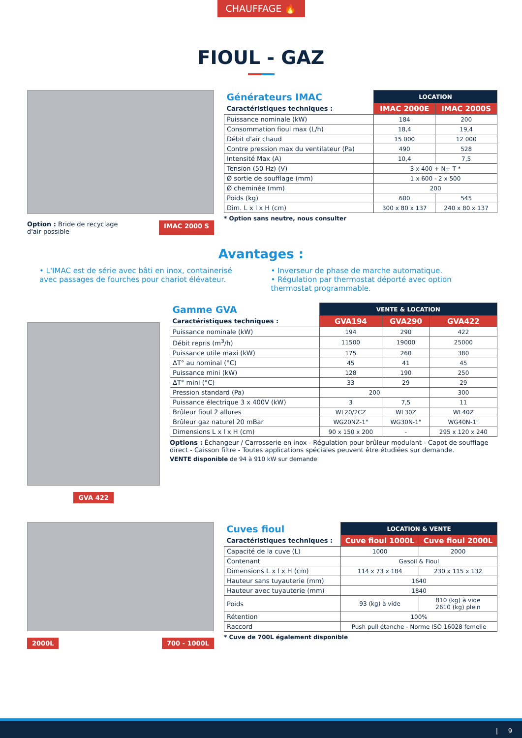CHAUFFAGE 🔥
FIOUL - GAZ
Option : Bride de recyclage
d'air possible IMAC 2000 S
| Générateurs IMAC | LOCATION | |
| --- | --- | --- |
| Caractéristiques techniques : | IMAC 2000E | IMAC 2000S |
| Puissance nominale (kW) | 184 | 200 |
| Consommation fioul max (L/h) | 18,4 | 19,4 |
| Débit d'air chaud | 15 000 | 12 000 |
| Contre pression max du ventilateur (Pa) | 490 | 528 |
| Intensité Max (A) | 10,4 | 7,5 |
| Tension (50 Hz) (V) | 3 x 400 + N+ T * | |
| Ø sortie de soufflage (mm) | 1 x 600 - 2 x 500 | |
| Ø cheminée (mm) | 200 | |
| Poids (kg) | 600 | 545 |
| Dim. L x l x H (cm) | 300 x 80 x 137 | 240 x 80 x 137 |
* Option sans neutre, nous consulter
Avantages :
• L'IMAC est de série avec bâti en inox, containerisé avec passages de fourches pour chariot élévateur.
• Inverseur de phase de marche automatique.
• Régulation par thermostat déporté avec option thermostat programmable.
GVA 422
| Gamme GVA | VENTE & LOCATION | | |
| --- | --- | --- | --- |
| Caractéristiques techniques : | GVA194 | GVA290 | GVA422 |
| Puissance nominale (kW) | 194 | 290 | 422 |
| Débit repris (m<sup>3</sup>/h) | 11500 | 19000 | 25000 |
| Puissance utile maxi (kW) | 175 | 260 | 380 |
| ΔT° au nominal (°C) | 45 | 41 | 45 |
| Puissance mini (kW) | 128 | 190 | 250 |
| ΔT° mini (°C) | 33 | 29 | 29 |
| Pression standard (Pa) | 200 | | 300 |
| Puissance électrique 3 x 400V (kW) | 3 | 7,5 | 11 |
| Brûleur fioul 2 allures | WL20/2CZ | WL30Z | WL40Z |
| Brûleur gaz naturel 20 mBar | WG20NZ-1" | WG30N-1" | WG40N-1" |
| Dimensions L x l x H (cm) | 90 x 150 x 200 | - | 295 x 120 x 240 |
Options : Échangeur / Carrosserie en inox - Régulation pour brûleur modulant - Capot de soufflage direct - Caisson filtre - Toutes applications spéciales peuvent être étudiées sur demande.
VENTE disponible de 94 à 910 kW sur demande
2000L 700 - 1000L
| Cuves fioul | LOCATION & VENTE | |
| --- | --- | --- |
| Caractéristiques techniques : | Cuve fioul 1000L | Cuve fioul 2000L |
| Capacité de la cuve (L) | 1000 | 2000 |
| Contenant | Gasoil & Fioul | |
| Dimensions L x l x H (cm) | 114 x 73 x 184 | 230 x 115 x 132 |
| Hauteur sans tuyauterie (mm) | 1640 | |
| Hauteur avec tuyauterie (mm) | 1840 | |
| Poids | 93 (kg) à vide | 810 (kg) à vide 2610 (kg) plein |
| Rétention | 100% | |
| Raccord | Push pull étanche - Norme ISO 16028 femelle | |
* Cuve de 700L également disponible
| 9